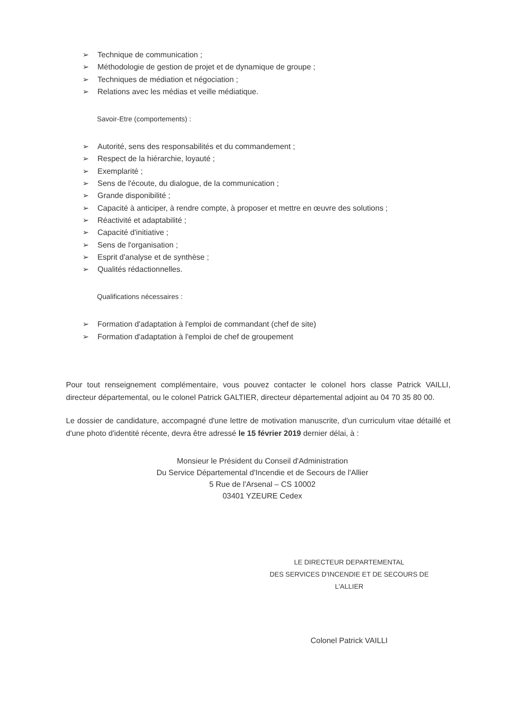➢ Technique de communication ;
➢ Méthodologie de gestion de projet et de dynamique de groupe ;
➢ Techniques de médiation et négociation ;
➢ Relations avec les médias et veille médiatique.
Savoir-Etre (comportements) :
➢ Autorité, sens des responsabilités et du commandement ;
➢ Respect de la hiérarchie, loyauté ;
➢ Exemplarité ;
➢ Sens de l'écoute, du dialogue, de la communication ;
➢ Grande disponibilité ;
➢ Capacité à anticiper, à rendre compte, à proposer et mettre en œuvre des solutions ;
➢ Réactivité et adaptabilité ;
➢ Capacité d'initiative ;
➢ Sens de l'organisation ;
➢ Esprit d'analyse et de synthèse ;
➢ Qualités rédactionnelles.
Qualifications nécessaires :
➢ Formation d'adaptation à l'emploi de commandant (chef de site)
➢ Formation d'adaptation à l'emploi de chef de groupement
Pour tout renseignement complémentaire, vous pouvez contacter le colonel hors classe Patrick VAILLI, directeur départemental, ou le colonel Patrick GALTIER, directeur départemental adjoint au 04 70 35 80 00.
Le dossier de candidature, accompagné d'une lettre de motivation manuscrite, d'un curriculum vitae détaillé et d'une photo d'identité récente, devra être adressé le 15 février 2019 dernier délai, à :
Monsieur le Président du Conseil d'Administration
Du Service Départemental d'Incendie et de Secours de l'Allier
5 Rue de l'Arsenal – CS 10002
03401 YZEURE Cedex
LE DIRECTEUR DEPARTEMENTAL
DES SERVICES D'INCENDIE ET DE SECOURS DE L'ALLIER
Colonel Patrick VAILLI